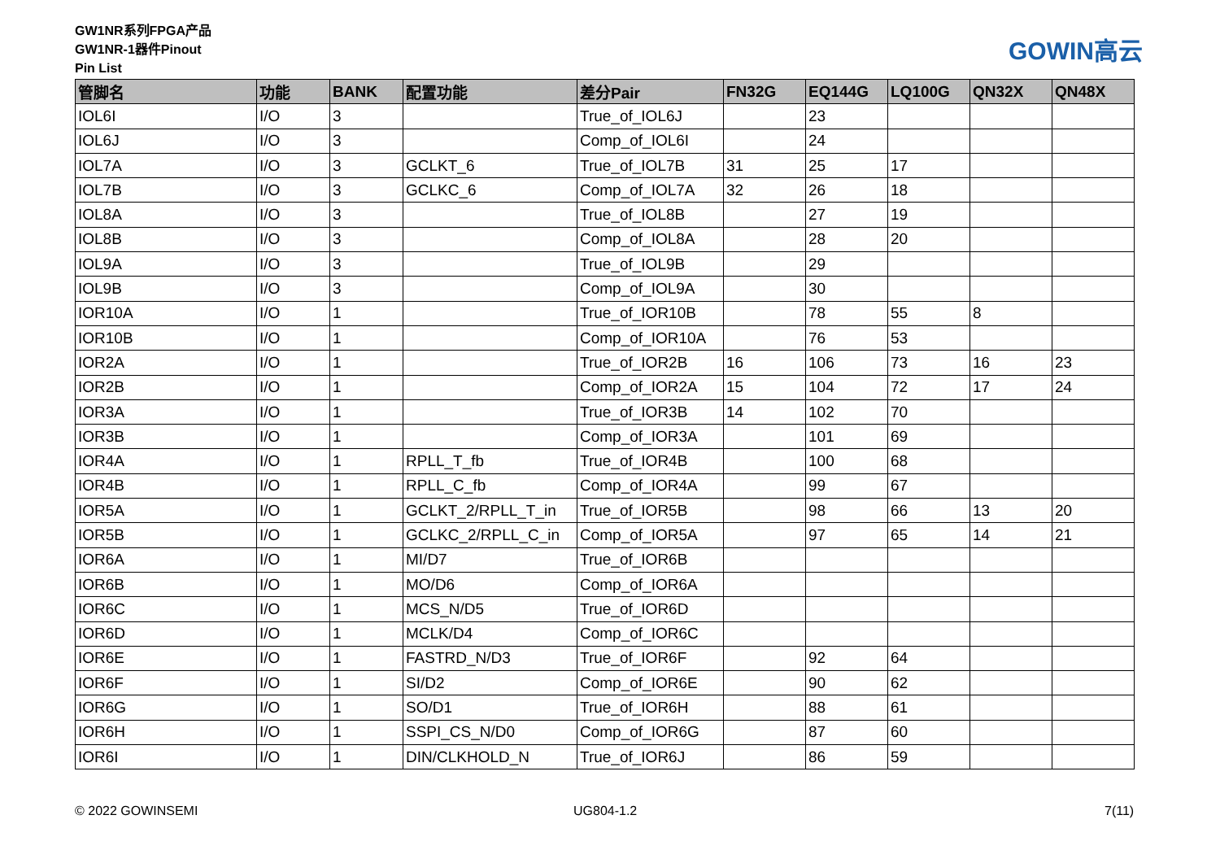GW1NR系列FPGA产品
GW1NR-1器件Pinout
Pin List
GOWIN高云
| 管脚名 | 功能 | BANK | 配置功能 | 差分Pair | FN32G | EQ144G | LQ100G | QN32X | QN48X |
| --- | --- | --- | --- | --- | --- | --- | --- | --- | --- |
| IOL6I | I/O | 3 | | True_of_IOL6J | | 23 | | | |
| IOL6J | I/O | 3 | | Comp_of_IOL6I | | 24 | | | |
| IOL7A | I/O | 3 | GCLKT_6 | True_of_IOL7B | 31 | 25 | 17 | | |
| IOL7B | I/O | 3 | GCLKC_6 | Comp_of_IOL7A | 32 | 26 | 18 | | |
| IOL8A | I/O | 3 | | True_of_IOL8B | | 27 | 19 | | |
| IOL8B | I/O | 3 | | Comp_of_IOL8A | | 28 | 20 | | |
| IOL9A | I/O | 3 | | True_of_IOL9B | | 29 | | | |
| IOL9B | I/O | 3 | | Comp_of_IOL9A | | 30 | | | |
| IOR10A | I/O | 1 | | True_of_IOR10B | | 78 | 55 | 8 | |
| IOR10B | I/O | 1 | | Comp_of_IOR10A | | 76 | 53 | | |
| IOR2A | I/O | 1 | | True_of_IOR2B | 16 | 106 | 73 | 16 | 23 |
| IOR2B | I/O | 1 | | Comp_of_IOR2A | 15 | 104 | 72 | 17 | 24 |
| IOR3A | I/O | 1 | | True_of_IOR3B | 14 | 102 | 70 | | |
| IOR3B | I/O | 1 | | Comp_of_IOR3A | | 101 | 69 | | |
| IOR4A | I/O | 1 | RPLL_T_fb | True_of_IOR4B | | 100 | 68 | | |
| IOR4B | I/O | 1 | RPLL_C_fb | Comp_of_IOR4A | | 99 | 67 | | |
| IOR5A | I/O | 1 | GCLKT_2/RPLL_T_in | True_of_IOR5B | | 98 | 66 | 13 | 20 |
| IOR5B | I/O | 1 | GCLKC_2/RPLL_C_in | Comp_of_IOR5A | | 97 | 65 | 14 | 21 |
| IOR6A | I/O | 1 | MI/D7 | True_of_IOR6B | | | | | |
| IOR6B | I/O | 1 | MO/D6 | Comp_of_IOR6A | | | | | |
| IOR6C | I/O | 1 | MCS_N/D5 | True_of_IOR6D | | | | | |
| IOR6D | I/O | 1 | MCLK/D4 | Comp_of_IOR6C | | | | | |
| IOR6E | I/O | 1 | FASTRD_N/D3 | True_of_IOR6F | | 92 | 64 | | |
| IOR6F | I/O | 1 | SI/D2 | Comp_of_IOR6E | | 90 | 62 | | |
| IOR6G | I/O | 1 | SO/D1 | True_of_IOR6H | | 88 | 61 | | |
| IOR6H | I/O | 1 | SSPI_CS_N/D0 | Comp_of_IOR6G | | 87 | 60 | | |
| IOR6I | I/O | 1 | DIN/CLKHOLD_N | True_of_IOR6J | | 86 | 59 | | |
© 2022 GOWINSEMI UG804-1.2 7(11)